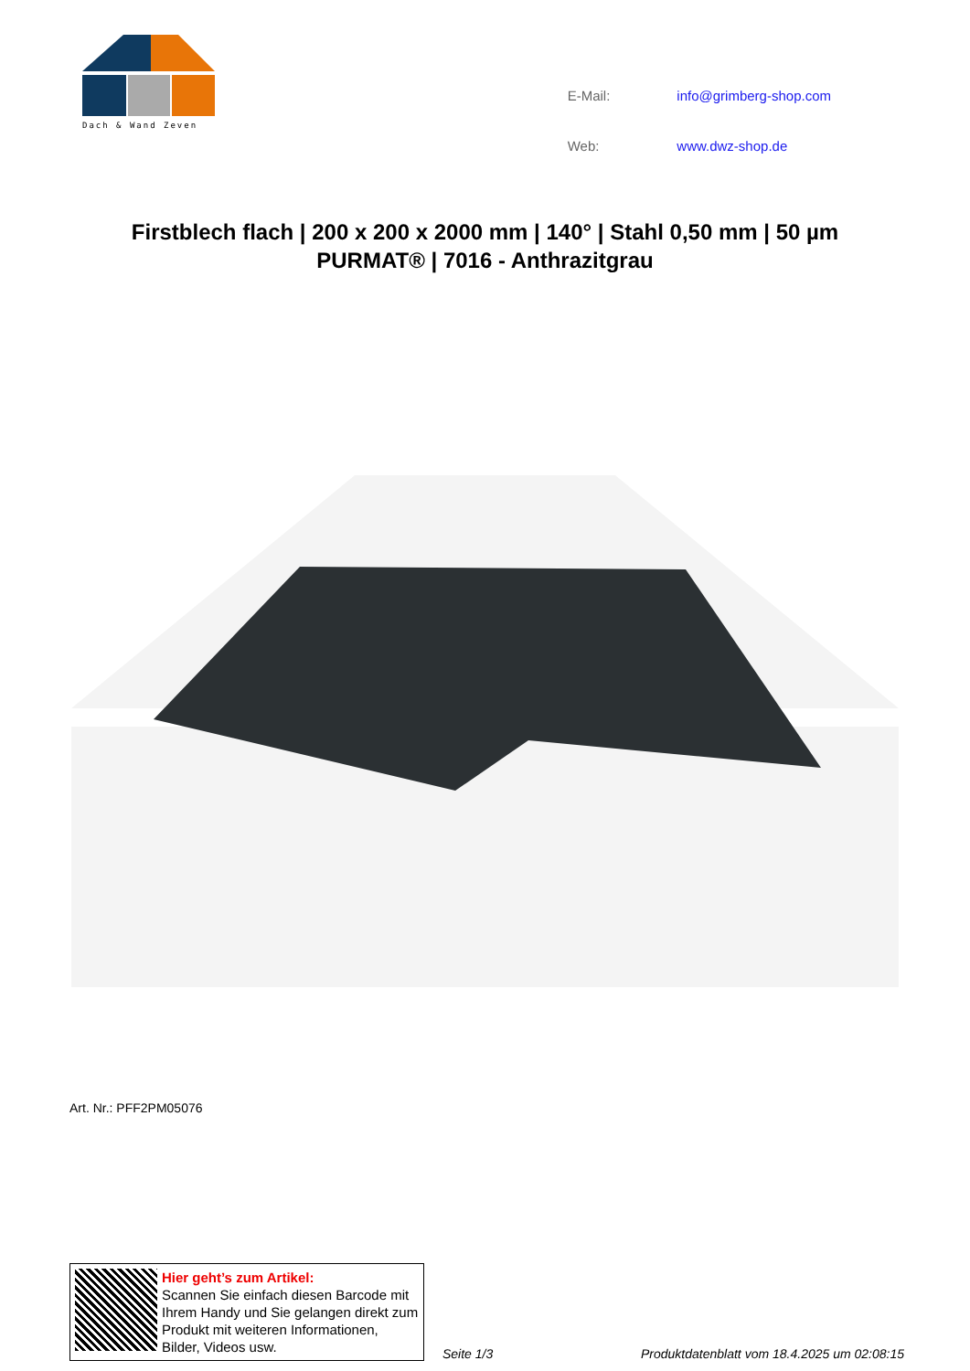Dach & Wand Zeven
| E-Mail: | info@grimberg-shop.com |
| Web: | www.dwz-shop.de |
Firstblech flach | 200 x 200 x 2000 mm | 140° | Stahl 0,50 mm | 50 µm PURMAT® | 7016 - Anthrazitgrau
Art. Nr.: PFF2PM05076
Hier geht’s zum Artikel:
Scannen Sie einfach diesen Barcode mit Ihrem Handy und Sie gelangen direkt zum Produkt mit weiteren Informationen, Bilder, Videos usw.
Seite 1/3
Produktdatenblatt vom 18.4.2025 um 02:08:15